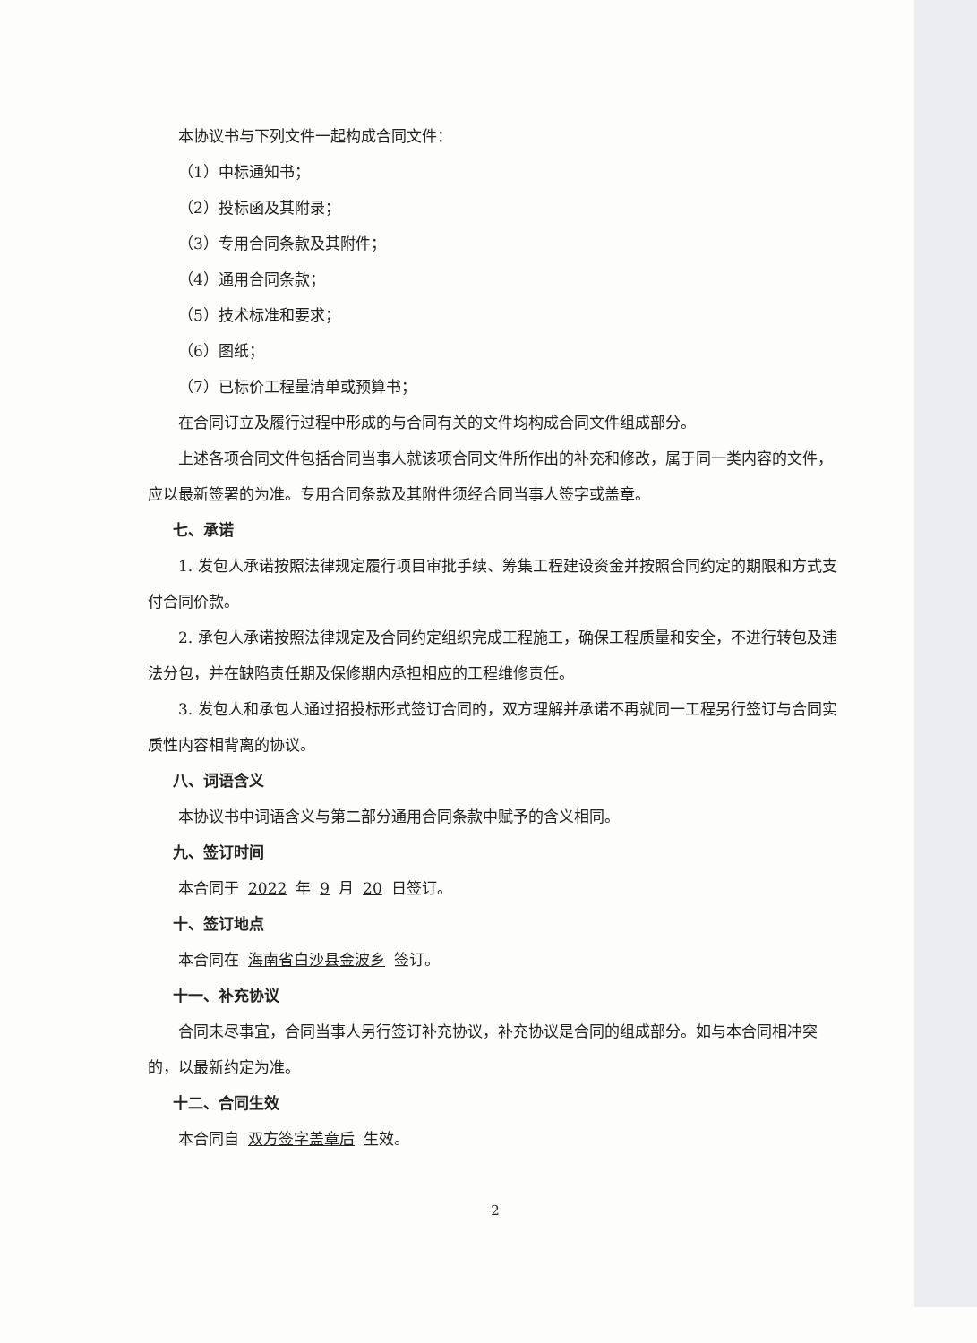本协议书与下列文件一起构成合同文件：
（1）中标通知书；
（2）投标函及其附录；
（3）专用合同条款及其附件；
（4）通用合同条款；
（5）技术标准和要求；
（6）图纸；
（7）已标价工程量清单或预算书；
在合同订立及履行过程中形成的与合同有关的文件均构成合同文件组成部分。
上述各项合同文件包括合同当事人就该项合同文件所作出的补充和修改，属于同一类内容的文件，应以最新签署的为准。专用合同条款及其附件须经合同当事人签字或盖章。
七、承诺
1. 发包人承诺按照法律规定履行项目审批手续、筹集工程建设资金并按照合同约定的期限和方式支付合同价款。
2. 承包人承诺按照法律规定及合同约定组织完成工程施工，确保工程质量和安全，不进行转包及违法分包，并在缺陷责任期及保修期内承担相应的工程维修责任。
3. 发包人和承包人通过招投标形式签订合同的，双方理解并承诺不再就同一工程另行签订与合同实质性内容相背离的协议。
八、词语含义
本协议书中词语含义与第二部分通用合同条款中赋予的含义相同。
九、签订时间
本合同于 2022 年 9 月 20 日签订。
十、签订地点
本合同在 海南省白沙县金波乡 签订。
十一、补充协议
合同未尽事宜，合同当事人另行签订补充协议，补充协议是合同的组成部分。如与本合同相冲突的，以最新约定为准。
十二、合同生效
本合同自 双方签字盖章后 生效。
2